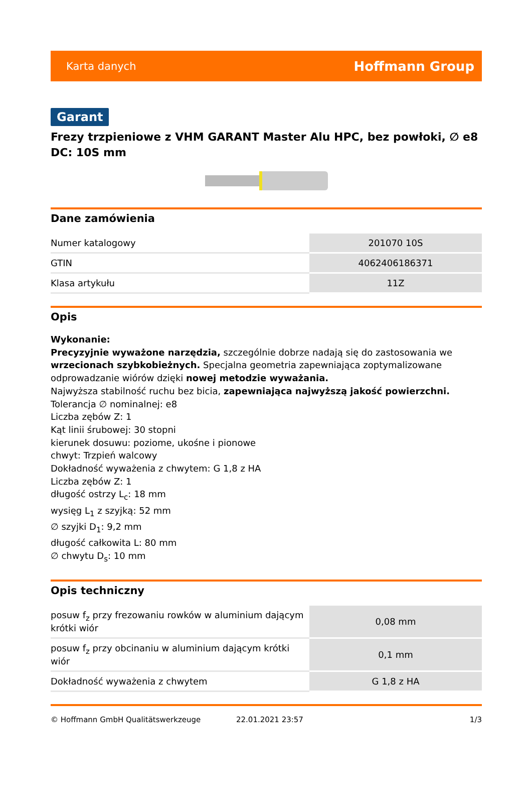Karta danych Hoffmann Group
Garant
Frezy trzpieniowe z VHM GARANT Master Alu HPC, bez powłoki, ∅ e8 DC: 10S mm
Dane zamówienia
| Numer katalogowy | 201070 10S |
| GTIN | 4062406186371 |
| Klasa artykułu | 11Z |
Opis
Wykonanie:
Precyzyjnie wyważone narzędzia, szczególnie dobrze nadają się do zastosowania we wrzecionach szybkobieżnych. Specjalna geometria zapewniająca zoptymalizowane odprowadzanie wiórów dzięki nowej metodzie wyważania.
Najwyższa stabilność ruchu bez bicia, zapewniająca najwyższą jakość powierzchni.
Tolerancja ∅ nominalnej: e8
Liczba zębów Z: 1
Kąt linii śrubowej: 30 stopni
kierunek dosuwu: poziome, ukośne i pionowe
chwyt: Trzpień walcowy
Dokładność wyważenia z chwytem: G 1,8 z HA
Liczba zębów Z: 1
długość ostrzy L<sub>c</sub>: 18 mm
wysięg L<sub>1</sub> z szyjką: 52 mm
∅ szyjki D<sub>1</sub>: 9,2 mm
długość całkowita L: 80 mm
∅ chwytu D<sub>s</sub>: 10 mm
Opis techniczny
| posuw f<sub>z</sub> przy frezowaniu rowków w aluminium dającym krótki wiór | 0,08 mm |
| posuw f<sub>z</sub> przy obcinaniu w aluminium dającym krótki wiór | 0,1 mm |
| Dokładność wyważenia z chwytem | G 1,8 z HA |
© Hoffmann GmbH Qualitätswerkzeuge 22.01.2021 23:57 1/3